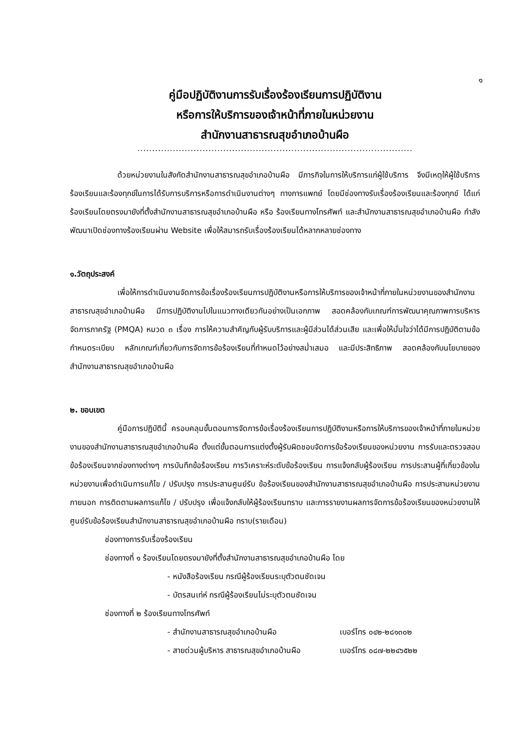๑
คู่มือปฏิบัติงานการรับเรื่องร้องเรียนการปฏิบัติงาน
หรือการให้บริการของเจ้าหน้าที่ภายในหน่วยงาน
สำนักงานสาธารณสุขอำเภอบ้านผือ
.............................................................................................
ด้วยหน่วยงานในสังกัดสำนักงานสาธารณสุขอำเภอบ้านผือ มีภารกิจในการให้บริการแก่ผู้ใช้บริการ จึงมีเหตุให้ผู้ใช้บริการร้องเรียนและร้องทุกข์ในการได้รับการบริการหรือการดำเนินงานต่างๆ ทางการแพทย์ โดยมีช่องทางรับเรื่องร้องเรียนและร้องทุกข์ ได้แก่ ร้องเรียนโดยตรงมายังที่ตั้งสำนักงานสาธารณสุขอำเภอบ้านผือ หรือ ร้องเรียนทางโทรศัพท์ และสำนักงานสาธารณสุขอำเภอบ้านผือ กำลังพัฒนาเปิดช่องทางร้องเรียนผ่าน Website เพื่อให้สมารถรับเรื่องร้องเรียนได้หลากหลายช่องทาง
๑.วัตถุประสงค์
เพื่อให้การดำเนินงานจัดการข้อเรื่องร้องเรียนการปฏิบัติงานหรือการให้บริการของเจ้าหน้าที่ภายในหน่วยงานของสำนักงานสาธารณสุขอำเภอบ้านผือ มีการปฏิบัติงานไปในแนวทางเดียวกันอย่างเป็นเอกภาพ สอดคล้องกับเกณฑ์การพัฒนาคุณภาพการบริหารจัดการภาครัฐ (PMQA) หมวด ๓ เรื่อง การให้ความสำคัญกับผู้รับบริการและผู้มีส่วนได้ส่วนเสีย และเพื่อให้มั่นใจว่าได้มีการปฏิบัติตามข้อกำหนดระเบียบ หลักเกณฑ์เกี่ยวกับการจัดการข้อร้องเรียนที่กำหนดไว้อย่างสม่ำเสมอ และมีประสิทธิภาพ สอดคล้องกับนโยบายของสำนักงานสาธารณสุขอำเภอบ้านผือ
๒. ขอบเขต
คู่มือการปฏิบัตินี้ ครอบคลุมขั้นตอนการจัดการข้อเรื่องร้องเรียนการปฏิบัติงานหรือการให้บริการของเจ้าหน้าที่ภายในหน่วยงานของสำนักงานสาธารณสุขอำเภอบ้านผือ ตั้งแต่ขั้นตอนการแต่งตั้งผู้รับผิดชอบจัดการข้อร้องเรียนของหน่วยงาน การรับและตรวจสอบข้อร้องเรียนจากช่องทางต่างๆ การบันทึกข้อร้องเรียน การวิเคราะห์ระดับข้อร้องเรียน การแจ้งกลับผู้ร้องเรียน การประสานผู้ที่เกี่ยวข้องในหน่วยงานเพื่อดำเนินการแก้ไข / ปรับปรุง การประสานศูนย์รับ ข้อร้องเรียนของสำนักงานสาธารณสุขอำเภอบ้านผือ การประสานหน่วยงานภายนอก การติดตามผลการแก้ไข / ปรับปรุง เพื่อแจ้งกลับให้ผู้ร้องเรียนทราบ และการรายงานผลการจัดการข้อร้องเรียนของหน่วยงานให้ศูนย์รับข้อร้องเรียนสำนักงานสาธารณสุขอำเภอบ้านผือ ทราบ(รายเดือน)
ช่องทางการรับเรื่องร้องเรียน
ช่องทางที่ ๑ ร้องเรียนโดยตรงมายังที่ตั้งสำนักงานสาธารณสุขอำเภอบ้านผือ โดย
- หนังสือร้องเรียน กรณีผู้ร้องเรียนระบุตัวตนชัดเจน
- บัตรสนเท่ห์ กรณีผู้ร้องเรียนไม่ระบุตัวตนชัดเจน
ช่องทางที่ ๒ ร้องเรียนทางโทรศัพท์
- สำนักงานสาธารณสุขอำเภอบ้านผือ เบอร์โทร ๐๔๒-๒๘๑๓๐๒
- สายด่วนผู้บริหาร สาธารณสุขอำเภอบ้านผือ เบอร์โทร ๐๘๗-๒๒๔๖๕๒๒